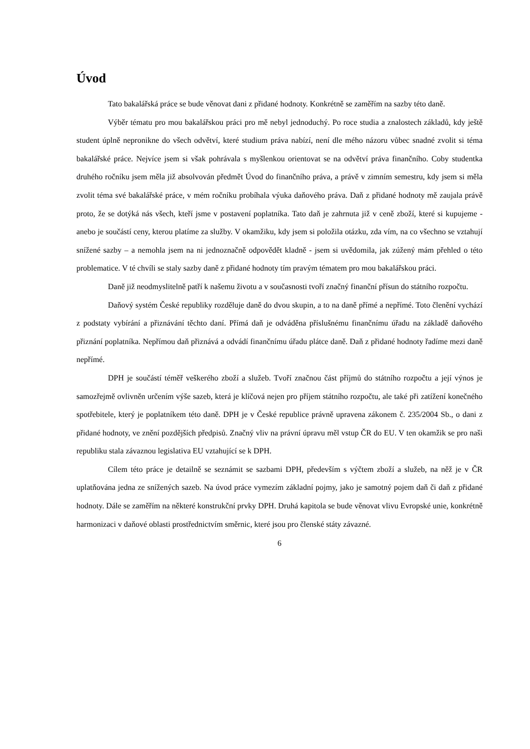Úvod
Tato bakalářská práce se bude věnovat dani z přidané hodnoty. Konkrétně se zaměřím na sazby této daně.
Výběr tématu pro mou bakalářskou práci pro mě nebyl jednoduchý. Po roce studia a znalostech základů, kdy ještě student úplně nepronikne do všech odvětví, které studium práva nabízí, není dle mého názoru vůbec snadné zvolit si téma bakalářské práce. Nejvíce jsem si však pohrávala s myšlenkou orientovat se na odvětví práva finančního. Coby studentka druhého ročníku jsem měla již absolvován předmět Úvod do finančního práva, a právě v zimním semestru, kdy jsem si měla zvolit téma své bakalářské práce, v mém ročníku probíhala výuka daňového práva. Daň z přidané hodnoty mě zaujala právě proto, že se dotýká nás všech, kteří jsme v postavení poplatníka. Tato daň je zahrnuta již v ceně zboží, které si kupujeme - anebo je součástí ceny, kterou platíme za služby. V okamžiku, kdy jsem si položila otázku, zda vím, na co všechno se vztahují snížené sazby – a nemohla jsem na ni jednoznačně odpovědět kladně - jsem si uvědomila, jak zúžený mám přehled o této problematice. V té chvíli se staly sazby daně z přidané hodnoty tím pravým tématem pro mou bakalářskou práci.
Daně již neodmyslitelně patří k našemu životu a v současnosti tvoří značný finanční přísun do státního rozpočtu.
Daňový systém České republiky rozděluje daně do dvou skupin, a to na daně přímé a nepřímé. Toto členění vychází z podstaty vybírání a přiznávání těchto daní. Přímá daň je odváděna příslušnému finančnímu úřadu na základě daňového přiznání poplatníka. Nepřímou daň přiznává a odvádí finančnímu úřadu plátce daně. Daň z přidané hodnoty řadíme mezi daně nepřímé.
DPH je součástí téměř veškerého zboží a služeb. Tvoří značnou část příjmů do státního rozpočtu a její výnos je samozřejmě ovlivněn určením výše sazeb, která je klíčová nejen pro příjem státního rozpočtu, ale také při zatížení konečného spotřebitele, který je poplatníkem této daně. DPH je v České republice právně upravena zákonem č. 235/2004 Sb., o dani z přidané hodnoty, ve znění pozdějších předpisů. Značný vliv na právní úpravu měl vstup ČR do EU. V ten okamžik se pro naši republiku stala závaznou legislativa EU vztahující se k DPH.
Cílem této práce je detailně se seznámit se sazbami DPH, především s výčtem zboží a služeb, na něž je v ČR uplatňována jedna ze snížených sazeb. Na úvod práce vymezím základní pojmy, jako je samotný pojem daň či daň z přidané hodnoty. Dále se zaměřím na některé konstrukční prvky DPH. Druhá kapitola se bude věnovat vlivu Evropské unie, konkrétně harmonizaci v daňové oblasti prostřednictvím směrnic, které jsou pro členské státy závazné.
6